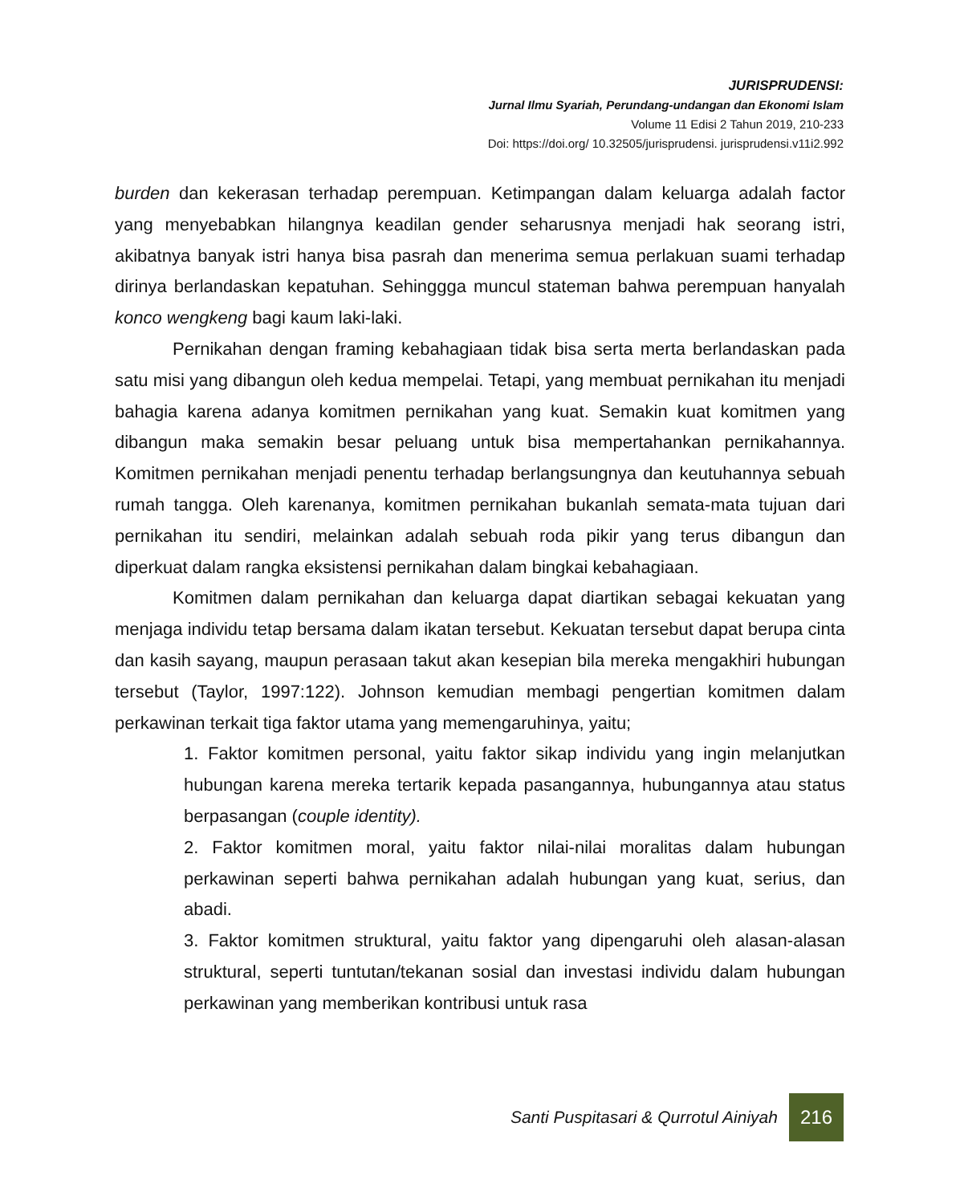JURISPRUDENSI:
Jurnal Ilmu Syariah, Perundang-undangan dan Ekonomi Islam
Volume 11 Edisi 2 Tahun 2019, 210-233
Doi: https://doi.org/ 10.32505/jurisprudensi. jurisprudensi.v11i2.992
burden dan kekerasan terhadap perempuan. Ketimpangan dalam keluarga adalah factor yang menyebabkan hilangnya keadilan gender seharusnya menjadi hak seorang istri, akibatnya banyak istri hanya bisa pasrah dan menerima semua perlakuan suami terhadap dirinya berlandaskan kepatuhan. Sehinggga muncul stateman bahwa perempuan hanyalah konco wengkeng bagi kaum laki-laki.
Pernikahan dengan framing kebahagiaan tidak bisa serta merta berlandaskan pada satu misi yang dibangun oleh kedua mempelai. Tetapi, yang membuat pernikahan itu menjadi bahagia karena adanya komitmen pernikahan yang kuat. Semakin kuat komitmen yang dibangun maka semakin besar peluang untuk bisa mempertahankan pernikahannya. Komitmen pernikahan menjadi penentu terhadap berlangsungnya dan keutuhannya sebuah rumah tangga. Oleh karenanya, komitmen pernikahan bukanlah semata-mata tujuan dari pernikahan itu sendiri, melainkan adalah sebuah roda pikir yang terus dibangun dan diperkuat dalam rangka eksistensi pernikahan dalam bingkai kebahagiaan.
Komitmen dalam pernikahan dan keluarga dapat diartikan sebagai kekuatan yang menjaga individu tetap bersama dalam ikatan tersebut. Kekuatan tersebut dapat berupa cinta dan kasih sayang, maupun perasaan takut akan kesepian bila mereka mengakhiri hubungan tersebut (Taylor, 1997:122). Johnson kemudian membagi pengertian komitmen dalam perkawinan terkait tiga faktor utama yang memengaruhinya, yaitu;
1. Faktor komitmen personal, yaitu faktor sikap individu yang ingin melanjutkan hubungan karena mereka tertarik kepada pasangannya, hubungannya atau status berpasangan (couple identity).
2. Faktor komitmen moral, yaitu faktor nilai-nilai moralitas dalam hubungan perkawinan seperti bahwa pernikahan adalah hubungan yang kuat, serius, dan abadi.
3. Faktor komitmen struktural, yaitu faktor yang dipengaruhi oleh alasan-alasan struktural, seperti tuntutan/tekanan sosial dan investasi individu dalam hubungan perkawinan yang memberikan kontribusi untuk rasa
Santi Puspitasari & Qurrotul Ainiyah 216